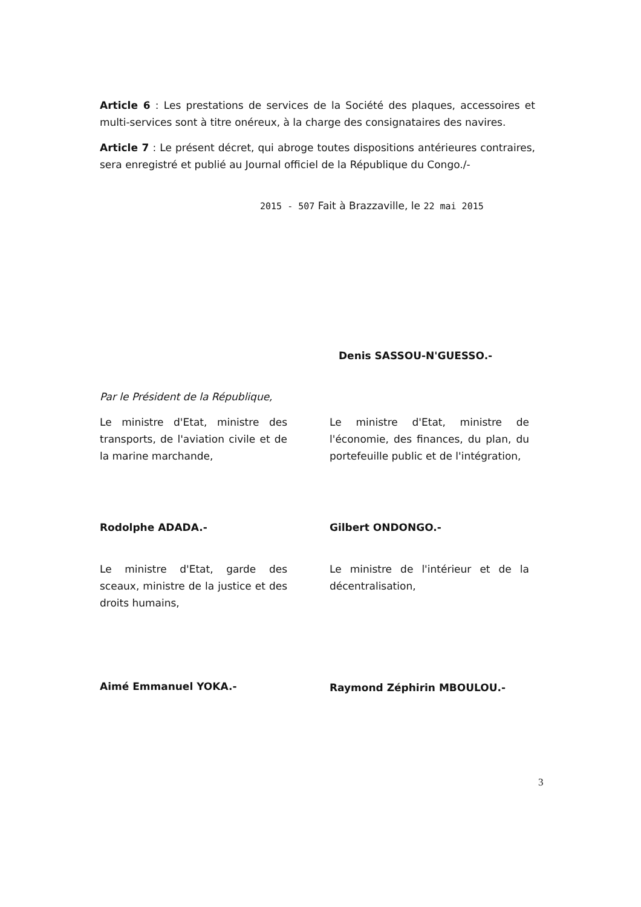Article 6 : Les prestations de services de la Société des plaques, accessoires et multi-services sont à titre onéreux, à la charge des consignataires des navires.
Article 7 : Le présent décret, qui abroge toutes dispositions antérieures contraires, sera enregistré et publié au Journal officiel de la République du Congo./-
2015 - 507 Fait à Brazzaville, le 22 mai 2015
Denis SASSOU-N'GUESSO.-
Par le Président de la République,
Le ministre d'Etat, ministre des transports, de l'aviation civile et de la marine marchande,
Rodolphe ADADA.-
Le ministre d'Etat, ministre de l'économie, des finances, du plan, du portefeuille public et de l'intégration,
Gilbert ONDONGO.-
Le ministre d'Etat, garde des sceaux, ministre de la justice et des droits humains,
Aimé Emmanuel YOKA.-
Le ministre de l'intérieur et de la décentralisation,
Raymond Zéphirin MBOULOU.-
3